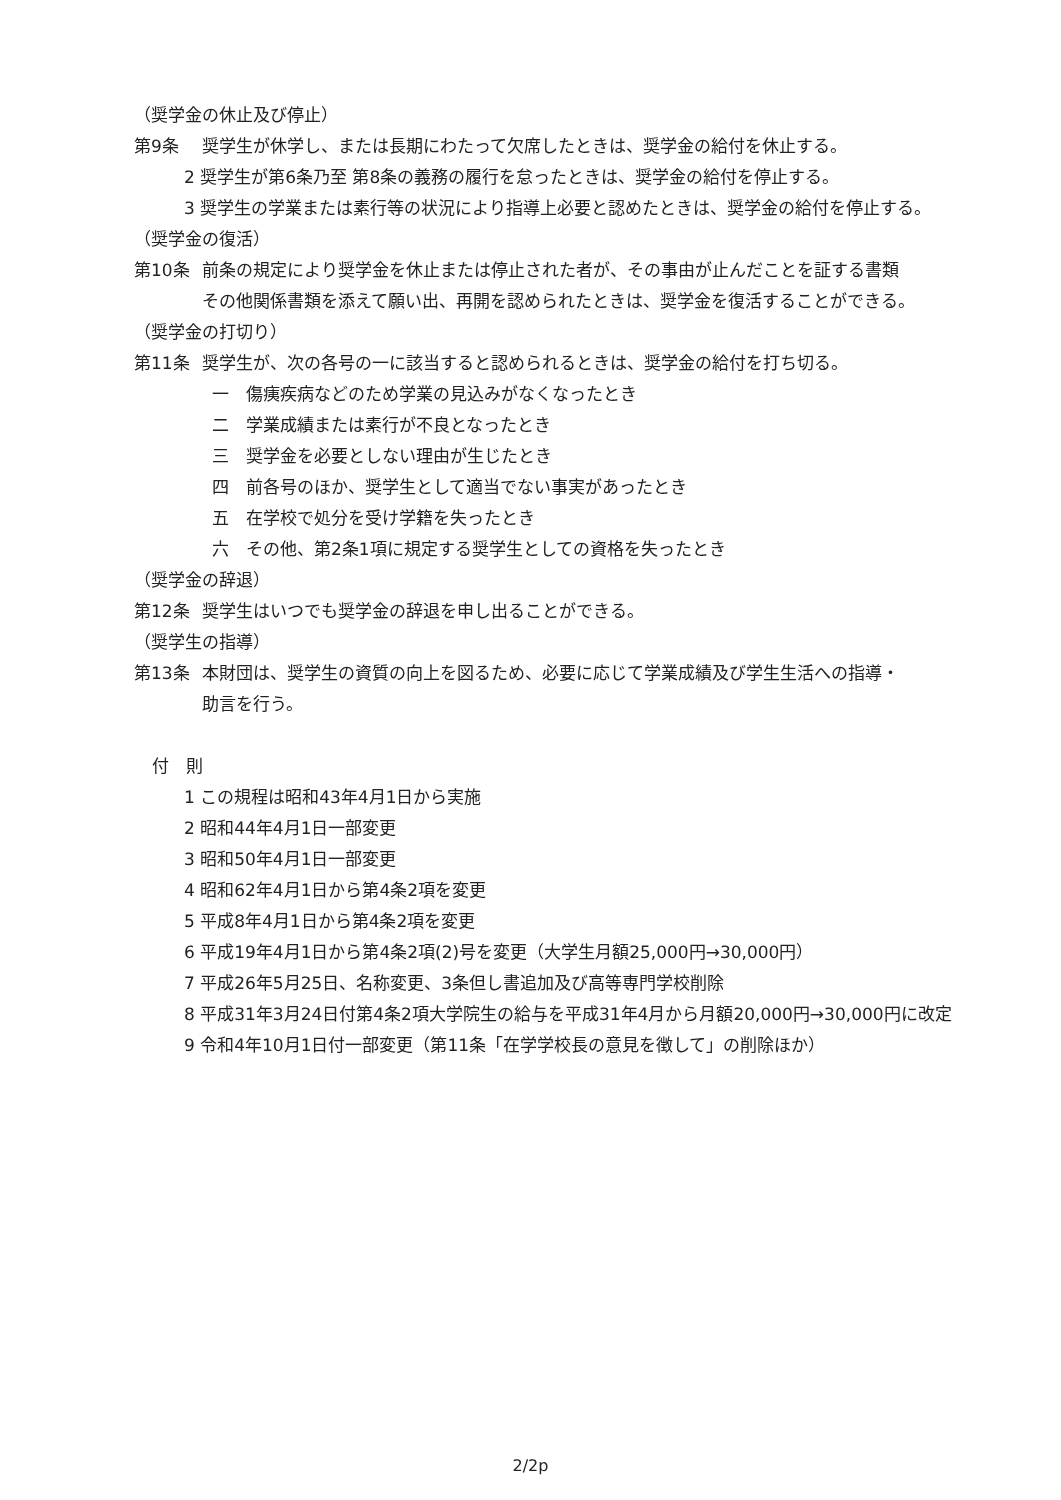（奨学金の休止及び停止）
第9条 奨学生が休学し、または長期にわたって欠席したときは、奨学金の給付を休止する。
2 奨学生が第6条乃至 第8条の義務の履行を怠ったときは、奨学金の給付を停止する。
3 奨学生の学業または素行等の状況により指導上必要と認めたときは、奨学金の給付を停止する。
（奨学金の復活）
第10条 前条の規定により奨学金を休止または停止された者が、その事由が止んだことを証する書類
その他関係書類を添えて願い出、再開を認められたときは、奨学金を復活することができる。
（奨学金の打切り）
第11条 奨学生が、次の各号の一に該当すると認められるときは、奨学金の給付を打ち切る。
一　傷痍疾病などのため学業の見込みがなくなったとき
二　学業成績または素行が不良となったとき
三　奨学金を必要としない理由が生じたとき
四　前各号のほか、奨学生として適当でない事実があったとき
五　在学校で処分を受け学籍を失ったとき
六　その他、第2条1項に規定する奨学生としての資格を失ったとき
（奨学金の辞退）
第12条 奨学生はいつでも奨学金の辞退を申し出ることができる。
（奨学生の指導）
第13条 本財団は、奨学生の資質の向上を図るため、必要に応じて学業成績及び学生生活への指導・
助言を行う。
付　則
1 この規程は昭和43年4月1日から実施
2 昭和44年4月1日一部変更
3 昭和50年4月1日一部変更
4 昭和62年4月1日から第4条2項を変更
5 平成8年4月1日から第4条2項を変更
6 平成19年4月1日から第4条2項(2)号を変更（大学生月額25,000円→30,000円）
7 平成26年5月25日、名称変更、3条但し書追加及び高等専門学校削除
8 平成31年3月24日付第4条2項大学院生の給与を平成31年4月から月額20,000円→30,000円に改定
9 令和4年10月1日付一部変更（第11条「在学学校長の意見を徴して」の削除ほか）
2/2p